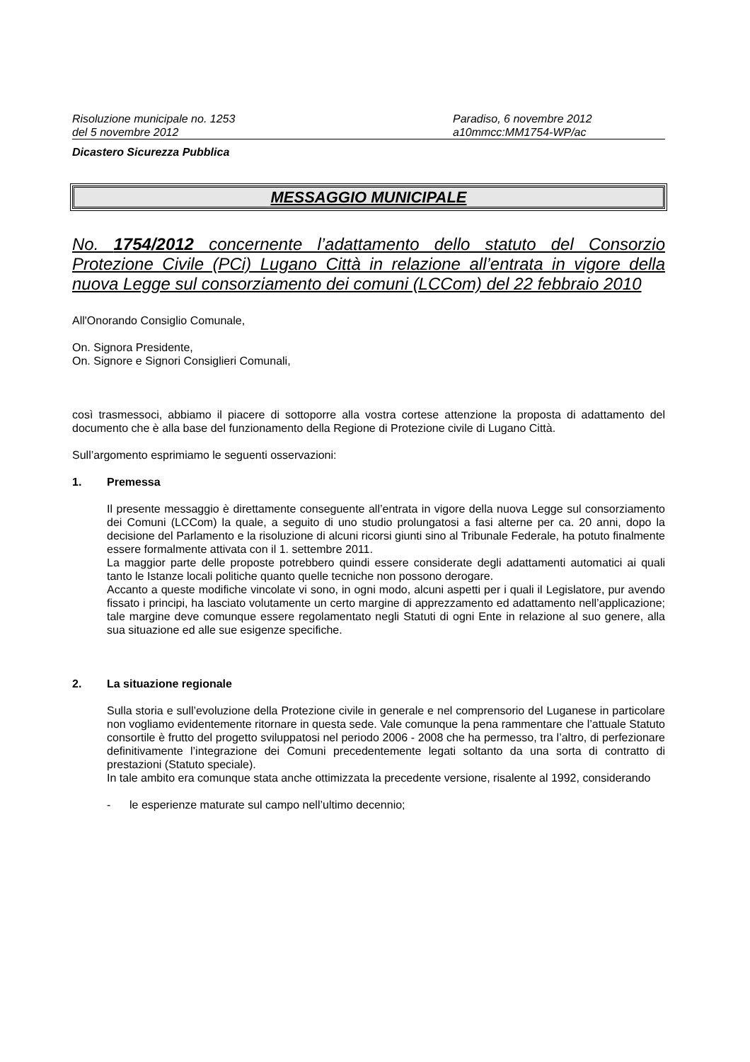Risoluzione municipale no. 1253
del 5 novembre 2012
Paradiso, 6 novembre 2012
a10mmcc:MM1754-WP/ac
Dicastero Sicurezza Pubblica
MESSAGGIO MUNICIPALE
No. 1754/2012 concernente l’adattamento dello statuto del Consorzio Protezione Civile (PCi) Lugano Città in relazione all’entrata in vigore della nuova Legge sul consorziamento dei comuni (LCCom) del 22 febbraio 2010
All'Onorando Consiglio Comunale,
On. Signora Presidente,
On. Signore e Signori Consiglieri Comunali,
così trasmessoci, abbiamo il piacere di sottoporre alla vostra cortese attenzione la proposta di adattamento del documento che è alla base del funzionamento della Regione di Protezione civile di Lugano Città.
Sull’argomento esprimiamo le seguenti osservazioni:
1. Premessa
Il presente messaggio è direttamente conseguente all’entrata in vigore della nuova Legge sul consorziamento dei Comuni (LCCom) la quale, a seguito di uno studio prolungatosi a fasi alterne per ca. 20 anni, dopo la decisione del Parlamento e la risoluzione di alcuni ricorsi giunti sino al Tribunale Federale, ha potuto finalmente essere formalmente attivata con il 1. settembre 2011.
La maggior parte delle proposte potrebbero quindi essere considerate degli adattamenti automatici ai quali tanto le Istanze locali politiche quanto quelle tecniche non possono derogare.
Accanto a queste modifiche vincolate vi sono, in ogni modo, alcuni aspetti per i quali il Legislatore, pur avendo fissato i principi, ha lasciato volutamente un certo margine di apprezzamento ed adattamento nell’applicazione; tale margine deve comunque essere regolamentato negli Statuti di ogni Ente in relazione al suo genere, alla sua situazione ed alle sue esigenze specifiche.
2. La situazione regionale
Sulla storia e sull’evoluzione della Protezione civile in generale e nel comprensorio del Luganese in particolare non vogliamo evidentemente ritornare in questa sede. Vale comunque la pena rammentare che l’attuale Statuto consortile è frutto del progetto sviluppatosi nel periodo 2006 - 2008 che ha permesso, tra l’altro, di perfezionare definitivamente l’integrazione dei Comuni precedentemente legati soltanto da una sorta di contratto di prestazioni (Statuto speciale).
In tale ambito era comunque stata anche ottimizzata la precedente versione, risalente al 1992, considerando
- le esperienze maturate sul campo nell’ultimo decennio;